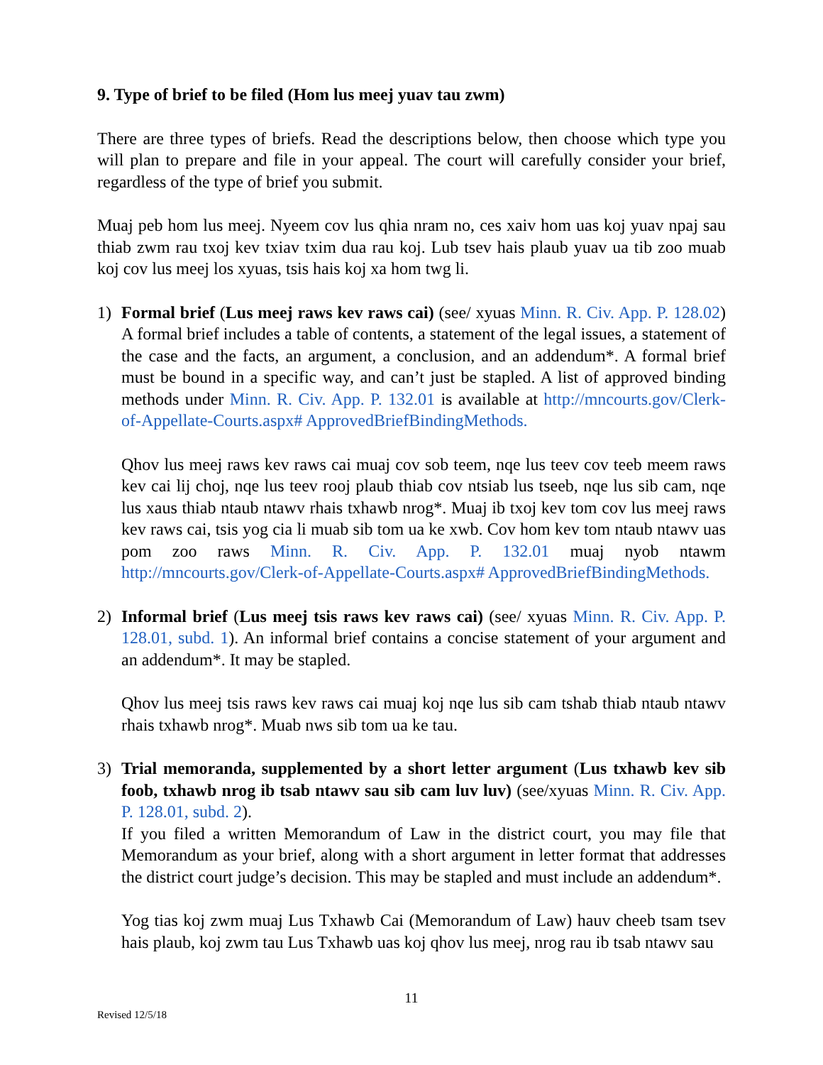9. Type of brief to be filed (Hom lus meej yuav tau zwm)
There are three types of briefs. Read the descriptions below, then choose which type you will plan to prepare and file in your appeal. The court will carefully consider your brief, regardless of the type of brief you submit.
Muaj peb hom lus meej. Nyeem cov lus qhia nram no, ces xaiv hom uas koj yuav npaj sau thiab zwm rau txoj kev txiav txim dua rau koj. Lub tsev hais plaub yuav ua tib zoo muab koj cov lus meej los xyuas, tsis hais koj xa hom twg li.
1) Formal brief (Lus meej raws kev raws cai) (see/ xyuas Minn. R. Civ. App. P. 128.02) A formal brief includes a table of contents, a statement of the legal issues, a statement of the case and the facts, an argument, a conclusion, and an addendum*. A formal brief must be bound in a specific way, and can’t just be stapled. A list of approved binding methods under Minn. R. Civ. App. P. 132.01 is available at http://mncourts.gov/Clerk-of-Appellate-Courts.aspx# ApprovedBriefBindingMethods.
Qhov lus meej raws kev raws cai muaj cov sob teem, nqe lus teev cov teeb meem raws kev cai lij choj, nqe lus teev rooj plaub thiab cov ntsiab lus tseeb, nqe lus sib cam, nqe lus xaus thiab ntaub ntawv rhais txhawb nrog*. Muaj ib txoj kev tom cov lus meej raws kev raws cai, tsis yog cia li muab sib tom ua ke xwb. Cov hom kev tom ntaub ntawv uas pom zoo raws Minn. R. Civ. App. P. 132.01 muaj nyob ntawm http://mncourts.gov/Clerk-of-Appellate-Courts.aspx# ApprovedBriefBindingMethods.
2) Informal brief (Lus meej tsis raws kev raws cai) (see/ xyuas Minn. R. Civ. App. P. 128.01, subd. 1). An informal brief contains a concise statement of your argument and an addendum*. It may be stapled.
Qhov lus meej tsis raws kev raws cai muaj koj nqe lus sib cam tshab thiab ntaub ntawv rhais txhawb nrog*. Muab nws sib tom ua ke tau.
3) Trial memoranda, supplemented by a short letter argument (Lus txhawb kev sib foob, txhawb nrog ib tsab ntawv sau sib cam luv luv) (see/xyuas Minn. R. Civ. App. P. 128.01, subd. 2).
If you filed a written Memorandum of Law in the district court, you may file that Memorandum as your brief, along with a short argument in letter format that addresses the district court judge’s decision. This may be stapled and must include an addendum*.
Yog tias koj zwm muaj Lus Txhawb Cai (Memorandum of Law) hauv cheeb tsam tsev hais plaub, koj zwm tau Lus Txhawb uas koj qhov lus meej, nrog rau ib tsab ntawv sau
11
Revised 12/5/18